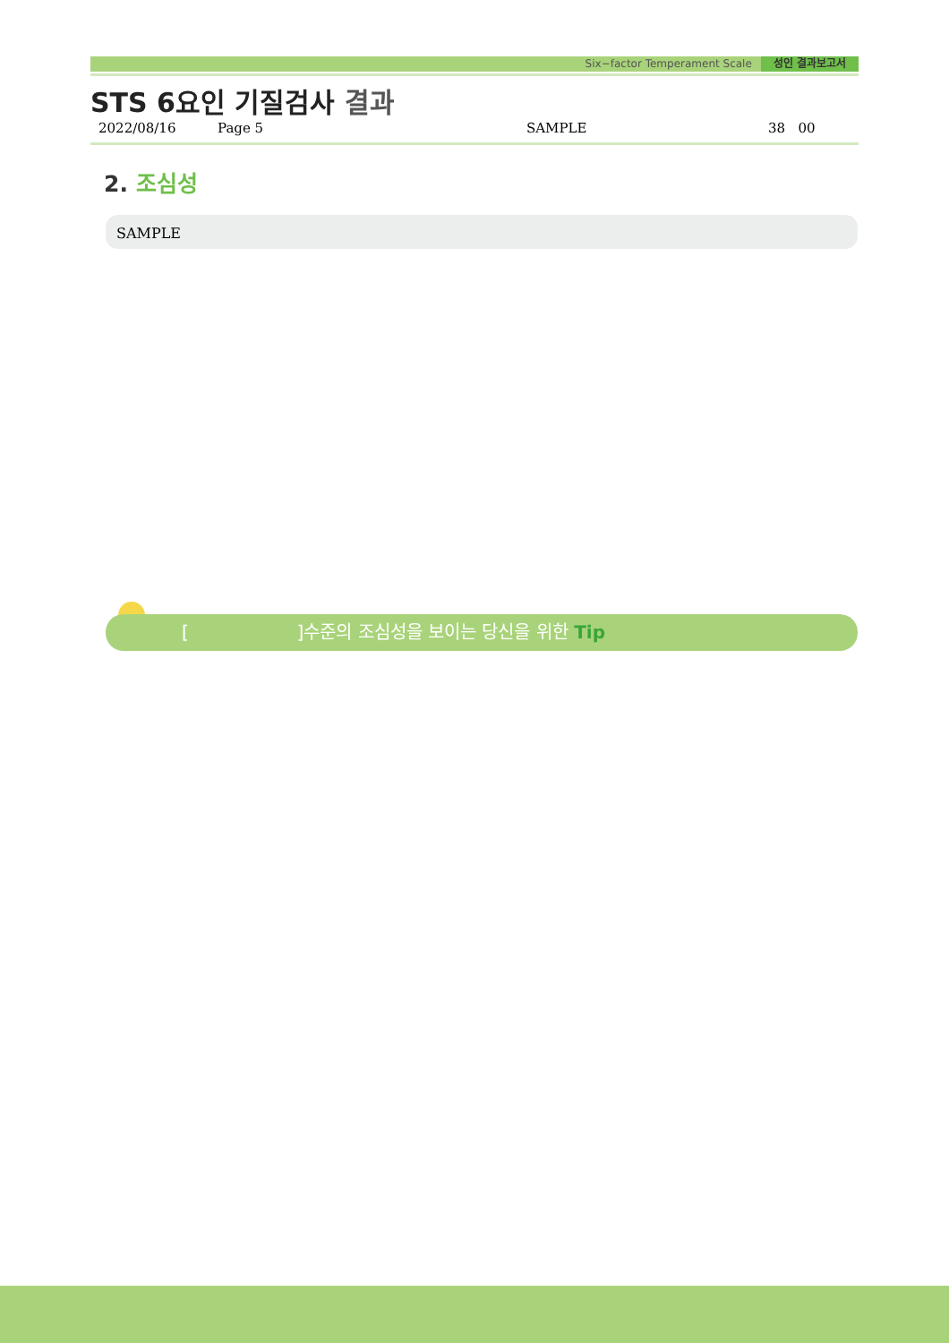Six−factor Temperament Scale 성인 결과보고서
STS 6요인 기질검사 결과
2022/08/16 Page 5 SAMPLE 38 00
2. 조심성
SAMPLE
[ ]수준의 조심성을 보이는 당신을 위한 Tip